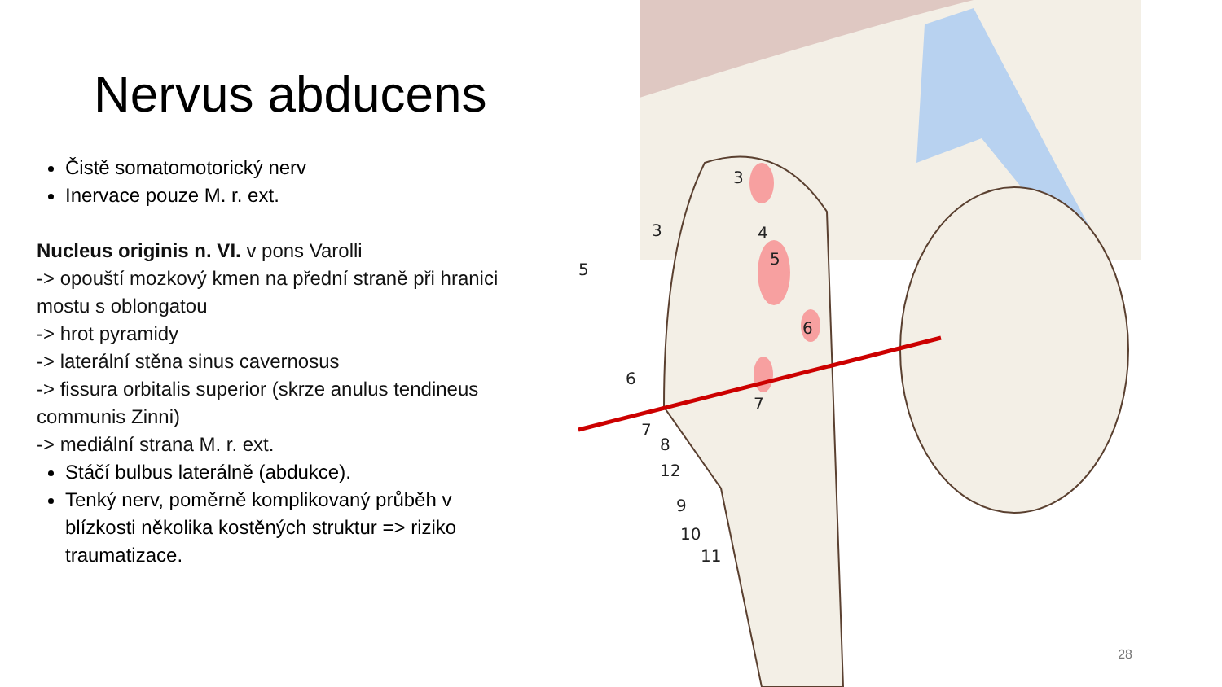Nervus abducens
Čistě somatomotorický nerv
Inervace pouze M. r. ext.
Nucleus originis n. VI. v pons Varolli
-> opouští mozkový kmen na přední straně při hranici mostu s oblongatou
-> hrot pyramidy
-> laterální stěna sinus cavernosus
-> fissura orbitalis superior (skrze anulus tendineus communis Zinni)
-> mediální strana M. r. ext.
Stáčí bulbus laterálně (abdukce).
Tenký nerv, poměrně komplikovaný průběh v blízkosti několika kostěných struktur => riziko traumatizace.
3
3
4
5
5
6
6
7
7
8
12
9
10
11
28